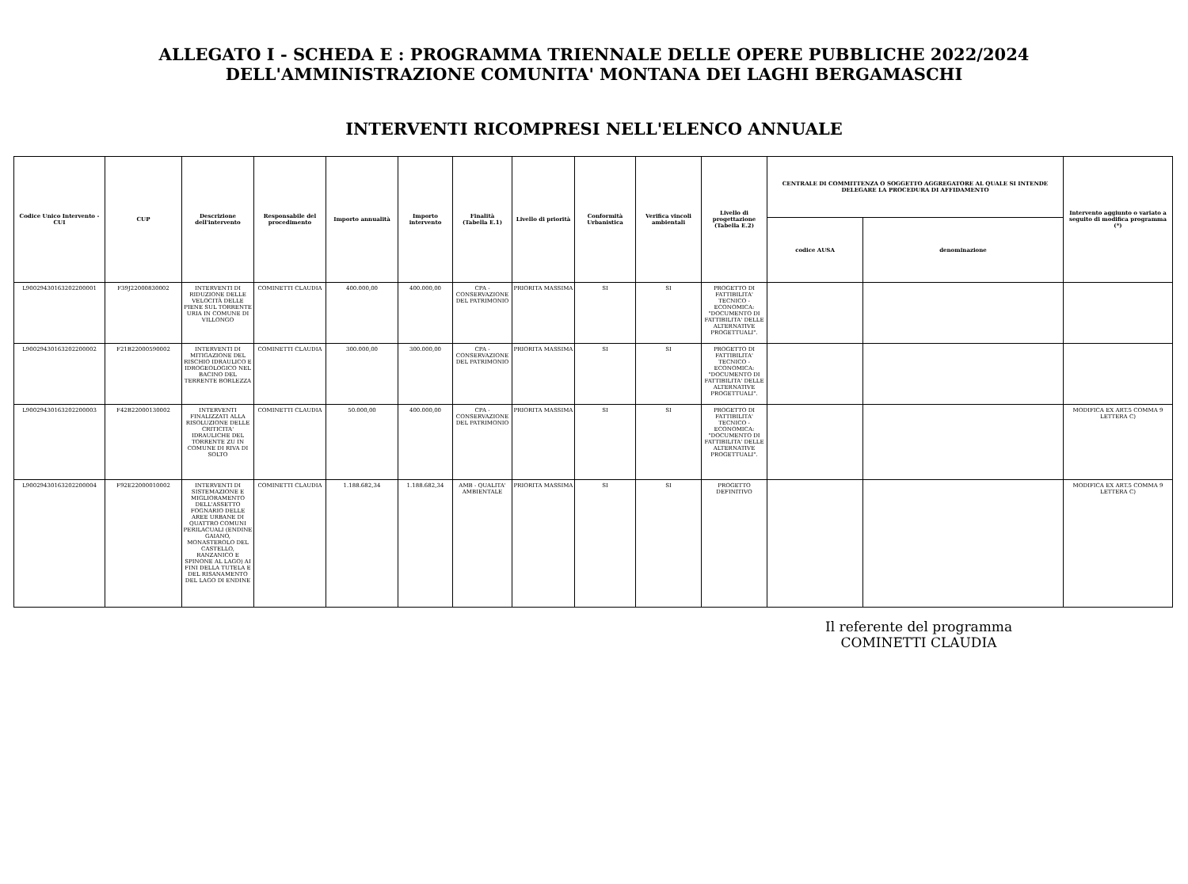ALLEGATO I - SCHEDA E : PROGRAMMA TRIENNALE DELLE OPERE PUBBLICHE 2022/2024
DELL'AMMINISTRAZIONE COMUNITA' MONTANA DEI LAGHI BERGAMASCHI
INTERVENTI RICOMPRESI NELL'ELENCO ANNUALE
| Codice Unico Intervento - CUI | CUP | Descrizione dell'intervento | Responsabile del procedimento | Importo annualità | Importo intervento | Finalità (Tabella E.1) | Livello di priorità | Conformità Urbanistica | Verifica vincoli ambientali | Livello di progettazione (Tabella E.2) | CENTRALE DI COMMITTENZA O SOGGETTO AGGREGATORE AL QUALE SI INTENDE DELEGARE LA PROCEDURA DI AFFIDAMENTO | | Intervento aggiunto o variato a seguito di modifica programma (*) |
| --- | --- | --- | --- | --- | --- | --- | --- | --- | --- | --- | --- | --- | --- |
| | | | | | | | | | | | codice AUSA | denominazione | |
| L90029430163202200001 | F39J22000830002 | INTERVENTI DI RIDUZIONE DELLE VELOCITÀ DELLE PIENE SUL TORRENTE URIA IN COMUNE DI VILLONGO | COMINETTI CLAUDIA | 400.000,00 | 400.000,00 | CPA - CONSERVAZIONE DEL PATRIMONIO | PRIORITA MASSIMA | SI | SI | PROGETTO DI FATTIBILITA' TECNICO - ECONOMICA: "DOCUMENTO DI FATTIBILITA' DELLE ALTERNATIVE PROGETTUALI". | | | |
| L90029430163202200002 | F21B22000590002 | INTERVENTI DI MITIGAZIONE DEL RISCHIO IDRAULICO E IDROGEOLOGICO NEL BACINO DEL TERRENTE BORLEZZA | COMINETTI CLAUDIA | 300.000,00 | 300.000,00 | CPA - CONSERVAZIONE DEL PATRIMONIO | PRIORITA MASSIMA | SI | SI | PROGETTO DI FATTIBILITA' TECNICO - ECONOMICA: "DOCUMENTO DI FATTIBILITA' DELLE ALTERNATIVE PROGETTUALI". | | | |
| L90029430163202200003 | F42B22000130002 | INTERVENTI FINALIZZATI ALLA RISOLUZIONE DELLE CRITICITA' IDRAULICHE DEL TORRENTE ZU IN COMUNE DI RIVA DI SOLTO | COMINETTI CLAUDIA | 50.000,00 | 400.000,00 | CPA - CONSERVAZIONE DEL PATRIMONIO | PRIORITA MASSIMA | SI | SI | PROGETTO DI FATTIBILITA' TECNICO - ECONOMICA: "DOCUMENTO DI FATTIBILITA' DELLE ALTERNATIVE PROGETTUALI". | | | MODIFICA EX ART.5 COMMA 9 LETTERA C) |
| L90029430163202200004 | F92E22000010002 | INTERVENTI DI SISTEMAZIONE E MIGLIORAMENTO DELL'ASSETTO FOGNARIO DELLE AREE URBANE DI QUATTRO COMUNI PERILACUALI (ENDINE GAIANO, MONASTEROLO DEL CASTELLO, RANZANICO E SPINONE AL LAGO) AI FINI DELLA TUTELA E DEL RISANAMENTO DEL LAGO DI ENDINE | COMINETTI CLAUDIA | 1.188.682,34 | 1.188.682,34 | AMB - QUALITA' AMBIENTALE | PRIORITA MASSIMA | SI | SI | PROGETTO DEFINITIVO | | | MODIFICA EX ART.5 COMMA 9 LETTERA C) |
Il referente del programma
COMINETTI CLAUDIA